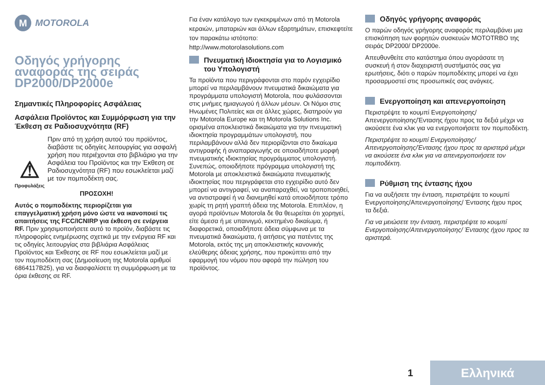M MOTOROLA
Οδηγός γρήγορης αναφοράς της σειράς DP2000/DP2000e
Σημαντικές Πληροφορίες Ασφάλειας
Ασφάλεια Προϊόντος και Συμμόρφωση για την Έκθεση σε Ραδιοσυχνότητα (RF)
⚠
Προφυλάξεις
Πριν από τη χρήση αυτού του προϊόντος, διαβάστε τις οδηγίες λειτουργίας για ασφαλή χρήση που περιέχονται στο βιβλιάριο για την Ασφάλεια του Προϊόντος και την Έκθεση σε Ραδιοσυχνότητα (RF) που εσωκλείεται μαζί με τον πομποδέκτη σας.
ΠΡΟΣΟΧΗ!
Αυτός ο πομποδέκτης περιορίζεται για επαγγελματική χρήση μόνο ώστε να ικανοποιεί τις απαιτήσεις της FCC/ICNIRP για έκθεση σε ενέργεια RF. Πριν χρησιμοποιήσετε αυτό το προϊόν, διαβάστε τις πληροφορίες ενημέρωσης σχετικά με την ενέργεια RF και τις οδηγίες λειτουργίας στα βιβλιάρια Ασφάλειας Προϊόντος και Έκθεσης σε RF που εσωκλείεται μαζί με τον πομποδέκτη σας (Δημοσίευση της Motorola αριθμοί 6864117B25), για να διασφαλίσετε τη συμμόρφωση με τα όρια έκθεσης σε RF.
Για έναν κατάλογο των εγκεκριμένων από τη Motorola κεραιών, μπαταριών και άλλων εξαρτημάτων, επισκεφτείτε τον παρακάτω ιστότοπο: http://www.motorolasolutions.com
Πνευματική Ιδιοκτησία για το Λογισμικό του Υπολογιστή
Τα προϊόντα που περιγράφονται στο παρόν εγχειρίδιο μπορεί να περιλαμβάνουν πνευματικά δικαιώματα για προγράμματα υπολογιστή Motorola, που φυλάσσονται στις μνήμες ημιαγωγού ή άλλων μέσων. Οι Νόμοι στις Ηνωμένες Πολιτείες και σε άλλες χώρες, διατηρούν για την Motorola Europe και τη Motorola Solutions Inc. ορισμένα αποκλειστικά δικαιώματα για την πνευματική ιδιοκτησία προγραμμάτων υπολογιστή, που περιλαμβάνουν αλλά δεν περιορίζονται στο δικαίωμα αντιγραφής ή αναπαραγωγής σε οποιαδήποτε μορφή πνευματικής ιδιοκτησίας προγράμματος υπολογιστή. Συνεπώς, οποιοδήποτε πρόγραμμα υπολογιστή της Motorola με αποκλειστικά δικαιώματα πνευματικής ιδιοκτησίας που περιγράφεται στο εγχειρίδιο αυτό δεν μπορεί να αντιγραφεί, να αναπαραχθεί, να τροποποιηθεί, να αντιστραφεί ή να διανεμηθεί κατά οποιοδήποτε τρόπο χωρίς τη ρητή γραπτή άδεια της Motorola. Επιπλέον, η αγορά προϊόντων Motorola δε θα θεωρείται ότι χορηγεί, είτε άμεσα ή με υπαινιγμό, κεκτημένο δικαίωμα, ή διαφορετικά, οποιαδήποτε άδεια σύμφωνα με τα πνευματικά δικαιώματα, ή αιτήσεις για πατέντες της Motorola, εκτός της μη αποκλειστικής κανονικής ελεύθερης άδειας χρήσης, που προκύπτει από την εφαρμογή του νόμου που αφορά την πώληση του προϊόντος.
Οδηγός γρήγορης αναφοράς
Ο παρών οδηγός γρήγορης αναφοράς περιλαμβάνει μια επισκόπηση των φορητών συσκευών MOTOTRBO της σειράς DP2000/ DP2000e.
Απευθυνθείτε στο κατάστημα όπου αγοράσατε τη συσκευή ή στον διαχειριστή συστήματός σας για ερωτήσεις, διότι ο παρών πομποδέκτης μπορεί να έχει προσαρμοστεί στις προσωπικές σας ανάγκες.
Ενεργοποίηση και απενεργοποίηση
Περιστρέψτε το κουμπί Ενεργοποίησης/ Απενεργοποίησης/Έντασης ήχου προς τα δεξιά μέχρι να ακούσετε ένα κλικ για να ενεργοποιήσετε τον πομποδέκτη.
Περιστρέψτε το κουμπί Ενεργοποίησης/ Απενεργοποίησης/Έντασης ήχου προς τα αριστερά μέχρι να ακούσετε ένα κλικ για να απενεργοποιήσετε τον πομποδέκτη.
Ρύθμιση της έντασης ήχου
Για να αυξήσετε την ένταση, περιστρέψτε το κουμπί Ενεργοποίησης/Απενεργοποίησης/ Έντασης ήχου προς τα δεξιά.
Για να μειώσετε την ένταση, περιστρέψτε το κουμπί Ενεργοποίησης/Απενεργοποίησης/ Έντασης ήχου προς τα αριστερά.
1 Ελληνικά